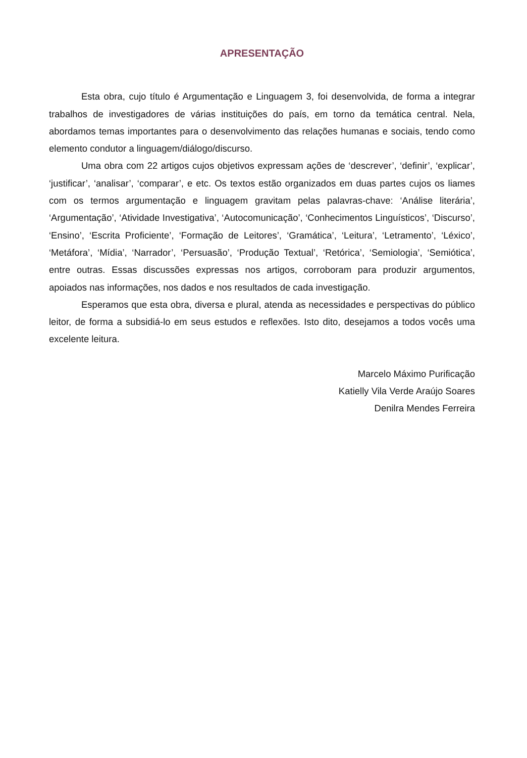APRESENTAÇÃO
Esta obra, cujo título é Argumentação e Linguagem 3, foi desenvolvida, de forma a integrar trabalhos de investigadores de várias instituições do país, em torno da temática central. Nela, abordamos temas importantes para o desenvolvimento das relações humanas e sociais, tendo como elemento condutor a linguagem/diálogo/discurso.
Uma obra com 22 artigos cujos objetivos expressam ações de ‘descrever’, ‘definir’, ‘explicar’, ‘justificar’, ‘analisar’, ‘comparar’, e etc. Os textos estão organizados em duas partes cujos os liames com os termos argumentação e linguagem gravitam pelas palavras-chave: ‘Análise literária’, ‘Argumentação’, ‘Atividade Investigativa’, ‘Autocomunicação’, ‘Conhecimentos Linguísticos’, ‘Discurso’, ‘Ensino’, ‘Escrita Proficiente’, ‘Formação de Leitores’, ‘Gramática’, ‘Leitura’, ‘Letramento’, ‘Léxico’, ‘Metáfora’, ‘Mídia’, ‘Narrador’, ‘Persuasão’, ‘Produção Textual’, ‘Retórica’, ‘Semiologia’, ‘Semiótica’, entre outras. Essas discussões expressas nos artigos, corroboram para produzir argumentos, apoiados nas informações, nos dados e nos resultados de cada investigação.
Esperamos que esta obra, diversa e plural, atenda as necessidades e perspectivas do público leitor, de forma a subsidiá-lo em seus estudos e reflexões. Isto dito, desejamos a todos vocês uma excelente leitura.
Marcelo Máximo Purificação
Katielly Vila Verde Araújo Soares
Denilra Mendes Ferreira